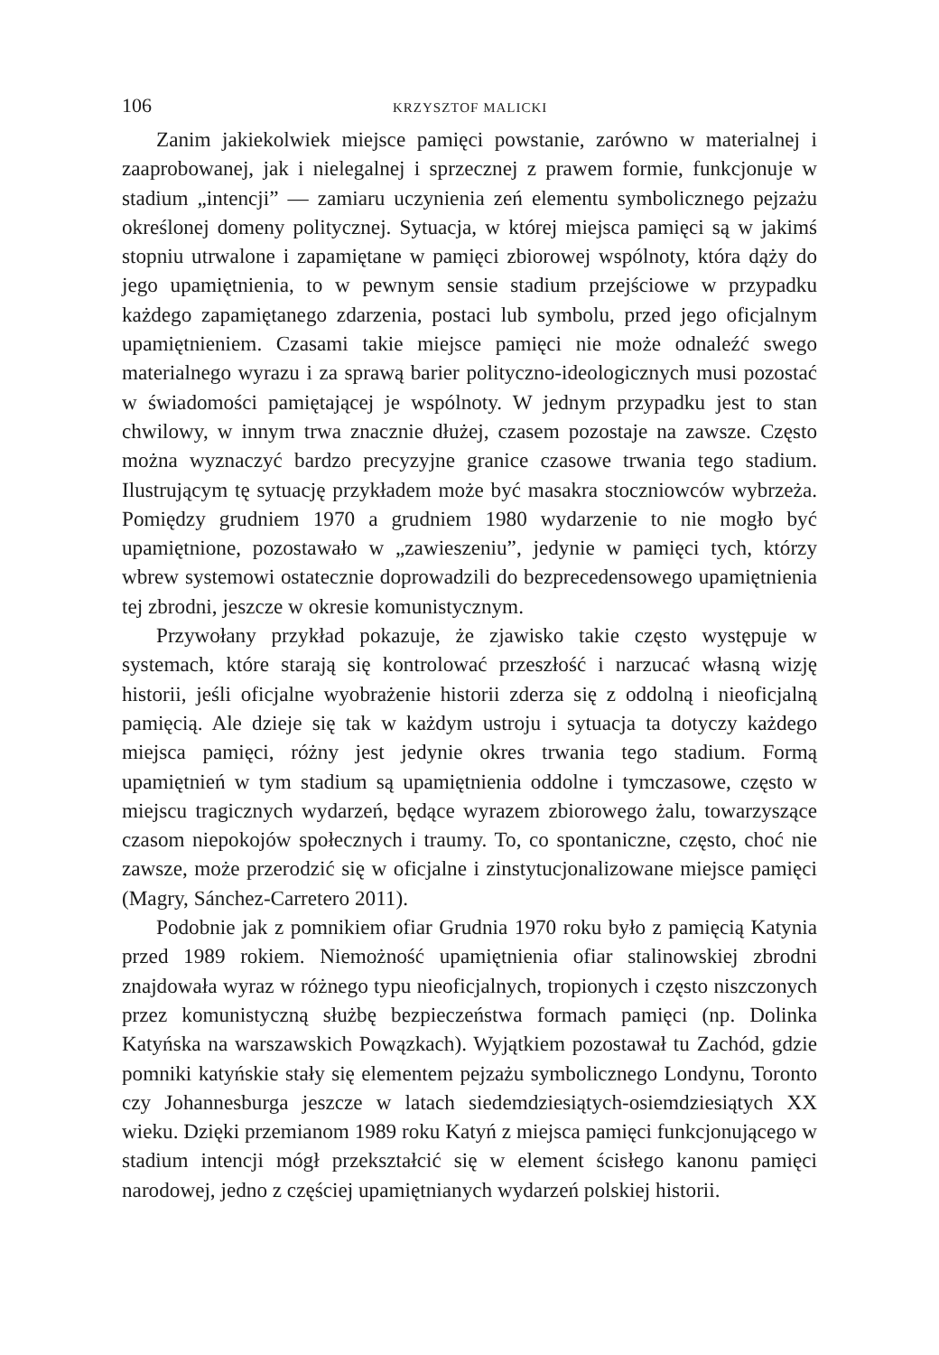106 KRZYSZTOF MALICKI
Zanim jakiekolwiek miejsce pamięci powstanie, zarówno w materialnej i zaaprobowanej, jak i nielegalnej i sprzecznej z prawem formie, funkcjonuje w stadium „intencji” — zamiaru uczynienia zeń elementu symbolicznego pejzażu określonej domeny politycznej. Sytuacja, w której miejsca pamięci są w jakimś stopniu utrwalone i zapamiętane w pamięci zbiorowej wspólnoty, która dąży do jego upamiętnienia, to w pewnym sensie stadium przejściowe w przypadku każdego zapamiętanego zdarzenia, postaci lub symbolu, przed jego oficjalnym upamiętnieniem. Czasami takie miejsce pamięci nie może odnaleźć swego materialnego wyrazu i za sprawą barier polityczno-ideologicznych musi pozostać w świadomości pamiętającej je wspólnoty. W jednym przypadku jest to stan chwilowy, w innym trwa znacznie dłużej, czasem pozostaje na zawsze. Często można wyznaczyć bardzo precyzyjne granice czasowe trwania tego stadium. Ilustrującym tę sytuację przykładem może być masakra stoczniowców wybrzeża. Pomiędzy grudniem 1970 a grudniem 1980 wydarzenie to nie mogło być upamiętnione, pozostawało w „zawieszeniu”, jedynie w pamięci tych, którzy wbrew systemowi ostatecznie doprowadzili do bezprecedensowego upamiętnienia tej zbrodni, jeszcze w okresie komunistycznym.
Przywołany przykład pokazuje, że zjawisko takie często występuje w systemach, które starają się kontrolować przeszłość i narzucać własną wizję historii, jeśli oficjalne wyobrażenie historii zderza się z oddolną i nieoficjalną pamięcią. Ale dzieje się tak w każdym ustroju i sytuacja ta dotyczy każdego miejsca pamięci, różny jest jedynie okres trwania tego stadium. Formą upamiętnień w tym stadium są upamiętnienia oddolne i tymczasowe, często w miejscu tragicznych wydarzeń, będące wyrazem zbiorowego żalu, towarzyszące czasom niepokojów społecznych i traumy. To, co spontaniczne, często, choć nie zawsze, może przerodzić się w oficjalne i zinstytucjonalizowane miejsce pamięci (Magry, Sánchez-Carretero 2011).
Podobnie jak z pomnikiem ofiar Grudnia 1970 roku było z pamięcią Katynia przed 1989 rokiem. Niemożność upamiętnienia ofiar stalinowskiej zbrodni znajdowała wyraz w różnego typu nieoficjalnych, tropionych i często niszczonych przez komunistyczną służbę bezpieczeństwa formach pamięci (np. Dolinka Katyńska na warszawskich Powązkach). Wyjątkiem pozostawał tu Zachód, gdzie pomniki katyńskie stały się elementem pejzażu symbolicznego Londynu, Toronto czy Johannesburga jeszcze w latach siedemdziesiątych-osiemdziesiątych XX wieku. Dzięki przemianom 1989 roku Katyń z miejsca pamięci funkcjonującego w stadium intencji mógł przekształcić się w element ścisłego kanonu pamięci narodowej, jedno z częściej upamiętnianych wydarzeń polskiej historii.